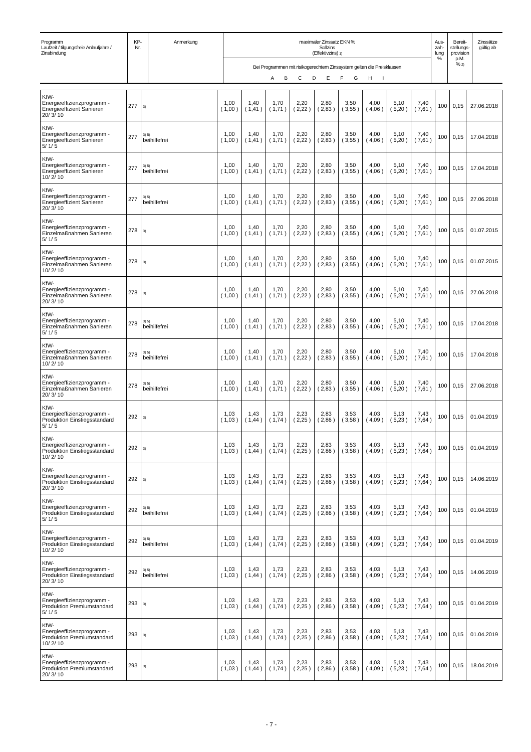| Programm Laufzeit / tilgungsfreie Anlaufjahre / Zinsbindung | KP- Nr. | Anmerkung | maximaler Zinssatz EKN % Sollzins (Effektivzins) 1) | Aus- zah- lung % | Bereit- stellungs- provision p.M. % 2) | Zinssätze gültig ab |
| --- | --- | --- | --- | --- | --- | --- |
| | | | Bei Programmen mit risikogerechtem Zinssystem gelten die Preisklassen A B C D E F G H I | | | |
| KfW- Energieeffizienzprogramm - Energieeffizient Sanieren 20/ 3/ 10 | 277 | 3) | 1,00 ( 1,00 ) | 1,40 ( 1,41 ) | 1,70 ( 1,71 ) | 2,20 ( 2,22 ) | 2,80 ( 2,83 ) | 3,50 ( 3,55 ) | 4,00 ( 4,06 ) | 5,10 ( 5,20 ) | 7,40 ( 7,61 ) | 100 | 0,15 | 27.06.2018 |
| KfW- Energieeffizienzprogramm - Energieeffizient Sanieren 5/ 1/ 5 | 277 | 3) 5) beihilfefrei | 1,00 ( 1,00 ) | 1,40 ( 1,41 ) | 1,70 ( 1,71 ) | 2,20 ( 2,22 ) | 2,80 ( 2,83 ) | 3,50 ( 3,55 ) | 4,00 ( 4,06 ) | 5,10 ( 5,20 ) | 7,40 ( 7,61 ) | 100 | 0,15 | 17.04.2018 |
| KfW- Energieeffizienzprogramm - Energieeffizient Sanieren 10/ 2/ 10 | 277 | 3) 5) beihilfefrei | 1,00 ( 1,00 ) | 1,40 ( 1,41 ) | 1,70 ( 1,71 ) | 2,20 ( 2,22 ) | 2,80 ( 2,83 ) | 3,50 ( 3,55 ) | 4,00 ( 4,06 ) | 5,10 ( 5,20 ) | 7,40 ( 7,61 ) | 100 | 0,15 | 17.04.2018 |
| KfW- Energieeffizienzprogramm - Energieeffizient Sanieren 20/ 3/ 10 | 277 | 3) 5) beihilfefrei | 1,00 ( 1,00 ) | 1,40 ( 1,41 ) | 1,70 ( 1,71 ) | 2,20 ( 2,22 ) | 2,80 ( 2,83 ) | 3,50 ( 3,55 ) | 4,00 ( 4,06 ) | 5,10 ( 5,20 ) | 7,40 ( 7,61 ) | 100 | 0,15 | 27.06.2018 |
| KfW- Energieeffizienzprogramm - Einzelmaßnahmen Sanieren 5/ 1/ 5 | 278 | 3) | 1,00 ( 1,00 ) | 1,40 ( 1,41 ) | 1,70 ( 1,71 ) | 2,20 ( 2,22 ) | 2,80 ( 2,83 ) | 3,50 ( 3,55 ) | 4,00 ( 4,06 ) | 5,10 ( 5,20 ) | 7,40 ( 7,61 ) | 100 | 0,15 | 01.07.2015 |
| KfW- Energieeffizienzprogramm - Einzelmaßnahmen Sanieren 10/ 2/ 10 | 278 | 3) | 1,00 ( 1,00 ) | 1,40 ( 1,41 ) | 1,70 ( 1,71 ) | 2,20 ( 2,22 ) | 2,80 ( 2,83 ) | 3,50 ( 3,55 ) | 4,00 ( 4,06 ) | 5,10 ( 5,20 ) | 7,40 ( 7,61 ) | 100 | 0,15 | 01.07.2015 |
| KfW- Energieeffizienzprogramm - Einzelmaßnahmen Sanieren 20/ 3/ 10 | 278 | 3) | 1,00 ( 1,00 ) | 1,40 ( 1,41 ) | 1,70 ( 1,71 ) | 2,20 ( 2,22 ) | 2,80 ( 2,83 ) | 3,50 ( 3,55 ) | 4,00 ( 4,06 ) | 5,10 ( 5,20 ) | 7,40 ( 7,61 ) | 100 | 0,15 | 27.06.2018 |
| KfW- Energieeffizienzprogramm - Einzelmaßnahmen Sanieren 5/ 1/ 5 | 278 | 3) 5) beihilfefrei | 1,00 ( 1,00 ) | 1,40 ( 1,41 ) | 1,70 ( 1,71 ) | 2,20 ( 2,22 ) | 2,80 ( 2,83 ) | 3,50 ( 3,55 ) | 4,00 ( 4,06 ) | 5,10 ( 5,20 ) | 7,40 ( 7,61 ) | 100 | 0,15 | 17.04.2018 |
| KfW- Energieeffizienzprogramm - Einzelmaßnahmen Sanieren 10/ 2/ 10 | 278 | 3) 5) beihilfefrei | 1,00 ( 1,00 ) | 1,40 ( 1,41 ) | 1,70 ( 1,71 ) | 2,20 ( 2,22 ) | 2,80 ( 2,83 ) | 3,50 ( 3,55 ) | 4,00 ( 4,06 ) | 5,10 ( 5,20 ) | 7,40 ( 7,61 ) | 100 | 0,15 | 17.04.2018 |
| KfW- Energieeffizienzprogramm - Einzelmaßnahmen Sanieren 20/ 3/ 10 | 278 | 3) 5) beihilfefrei | 1,00 ( 1,00 ) | 1,40 ( 1,41 ) | 1,70 ( 1,71 ) | 2,20 ( 2,22 ) | 2,80 ( 2,83 ) | 3,50 ( 3,55 ) | 4,00 ( 4,06 ) | 5,10 ( 5,20 ) | 7,40 ( 7,61 ) | 100 | 0,15 | 27.06.2018 |
| KfW- Energieeffizienzprogramm - Produktion Einstiegsstandard 5/ 1/ 5 | 292 | 3) | 1,03 ( 1,03 ) | 1,43 ( 1,44 ) | 1,73 ( 1,74 ) | 2,23 ( 2,25 ) | 2,83 ( 2,86 ) | 3,53 ( 3,58 ) | 4,03 ( 4,09 ) | 5,13 ( 5,23 ) | 7,43 ( 7,64 ) | 100 | 0,15 | 01.04.2019 |
| KfW- Energieeffizienzprogramm - Produktion Einstiegsstandard 10/ 2/ 10 | 292 | 3) | 1,03 ( 1,03 ) | 1,43 ( 1,44 ) | 1,73 ( 1,74 ) | 2,23 ( 2,25 ) | 2,83 ( 2,86 ) | 3,53 ( 3,58 ) | 4,03 ( 4,09 ) | 5,13 ( 5,23 ) | 7,43 ( 7,64 ) | 100 | 0,15 | 01.04.2019 |
| KfW- Energieeffizienzprogramm - Produktion Einstiegsstandard 20/ 3/ 10 | 292 | 3) | 1,03 ( 1,03 ) | 1,43 ( 1,44 ) | 1,73 ( 1,74 ) | 2,23 ( 2,25 ) | 2,83 ( 2,86 ) | 3,53 ( 3,58 ) | 4,03 ( 4,09 ) | 5,13 ( 5,23 ) | 7,43 ( 7,64 ) | 100 | 0,15 | 14.06.2019 |
| KfW- Energieeffizienzprogramm - Produktion Einstiegsstandard 5/ 1/ 5 | 292 | 3) 5) beihilfefrei | 1,03 ( 1,03 ) | 1,43 ( 1,44 ) | 1,73 ( 1,74 ) | 2,23 ( 2,25 ) | 2,83 ( 2,86 ) | 3,53 ( 3,58 ) | 4,03 ( 4,09 ) | 5,13 ( 5,23 ) | 7,43 ( 7,64 ) | 100 | 0,15 | 01.04.2019 |
| KfW- Energieeffizienzprogramm - Produktion Einstiegsstandard 10/ 2/ 10 | 292 | 3) 5) beihilfefrei | 1,03 ( 1,03 ) | 1,43 ( 1,44 ) | 1,73 ( 1,74 ) | 2,23 ( 2,25 ) | 2,83 ( 2,86 ) | 3,53 ( 3,58 ) | 4,03 ( 4,09 ) | 5,13 ( 5,23 ) | 7,43 ( 7,64 ) | 100 | 0,15 | 01.04.2019 |
| KfW- Energieeffizienzprogramm - Produktion Einstiegsstandard 20/ 3/ 10 | 292 | 3) 5) beihilfefrei | 1,03 ( 1,03 ) | 1,43 ( 1,44 ) | 1,73 ( 1,74 ) | 2,23 ( 2,25 ) | 2,83 ( 2,86 ) | 3,53 ( 3,58 ) | 4,03 ( 4,09 ) | 5,13 ( 5,23 ) | 7,43 ( 7,64 ) | 100 | 0,15 | 14.06.2019 |
| KfW- Energieeffizienzprogramm - Produktion Premiumstandard 5/ 1/ 5 | 293 | 3) | 1,03 ( 1,03 ) | 1,43 ( 1,44 ) | 1,73 ( 1,74 ) | 2,23 ( 2,25 ) | 2,83 ( 2,86 ) | 3,53 ( 3,58 ) | 4,03 ( 4,09 ) | 5,13 ( 5,23 ) | 7,43 ( 7,64 ) | 100 | 0,15 | 01.04.2019 |
| KfW- Energieeffizienzprogramm - Produktion Premiumstandard 10/ 2/ 10 | 293 | 3) | 1,03 ( 1,03 ) | 1,43 ( 1,44 ) | 1,73 ( 1,74 ) | 2,23 ( 2,25 ) | 2,83 ( 2,86 ) | 3,53 ( 3,58 ) | 4,03 ( 4,09 ) | 5,13 ( 5,23 ) | 7,43 ( 7,64 ) | 100 | 0,15 | 01.04.2019 |
| KfW- Energieeffizienzprogramm - Produktion Premiumstandard 20/ 3/ 10 | 293 | 3) | 1,03 ( 1,03 ) | 1,43 ( 1,44 ) | 1,73 ( 1,74 ) | 2,23 ( 2,25 ) | 2,83 ( 2,86 ) | 3,53 ( 3,58 ) | 4,03 ( 4,09 ) | 5,13 ( 5,23 ) | 7,43 ( 7,64 ) | 100 | 0,15 | 18.04.2019 |
- 7 -